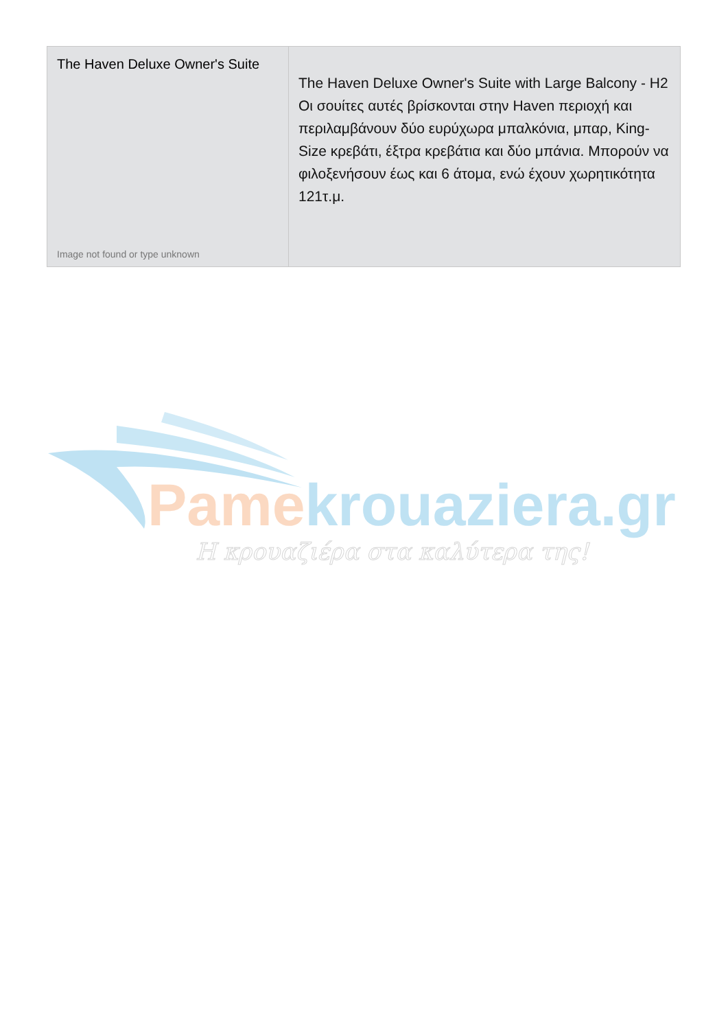| The Haven Deluxe Owner's Suite Image not found or type unknown | The Haven Deluxe Owner's Suite with Large Balcony - H2 Οι σουίτες αυτές βρίσκονται στην Haven περιοχή και περιλαμβάνουν δύο ευρύχωρα μπαλκόνια, μπαρ, King-Size κρεβάτι, έξτρα κρεβάτια και δύο μπάνια. Μπορούν να φιλοξενήσουν έως και 6 άτομα, ενώ έχουν χωρητικότητα 121τ.μ. |
Pamekrouaziera.gr
Η κρουαζιέρα στα καλύτερα της!